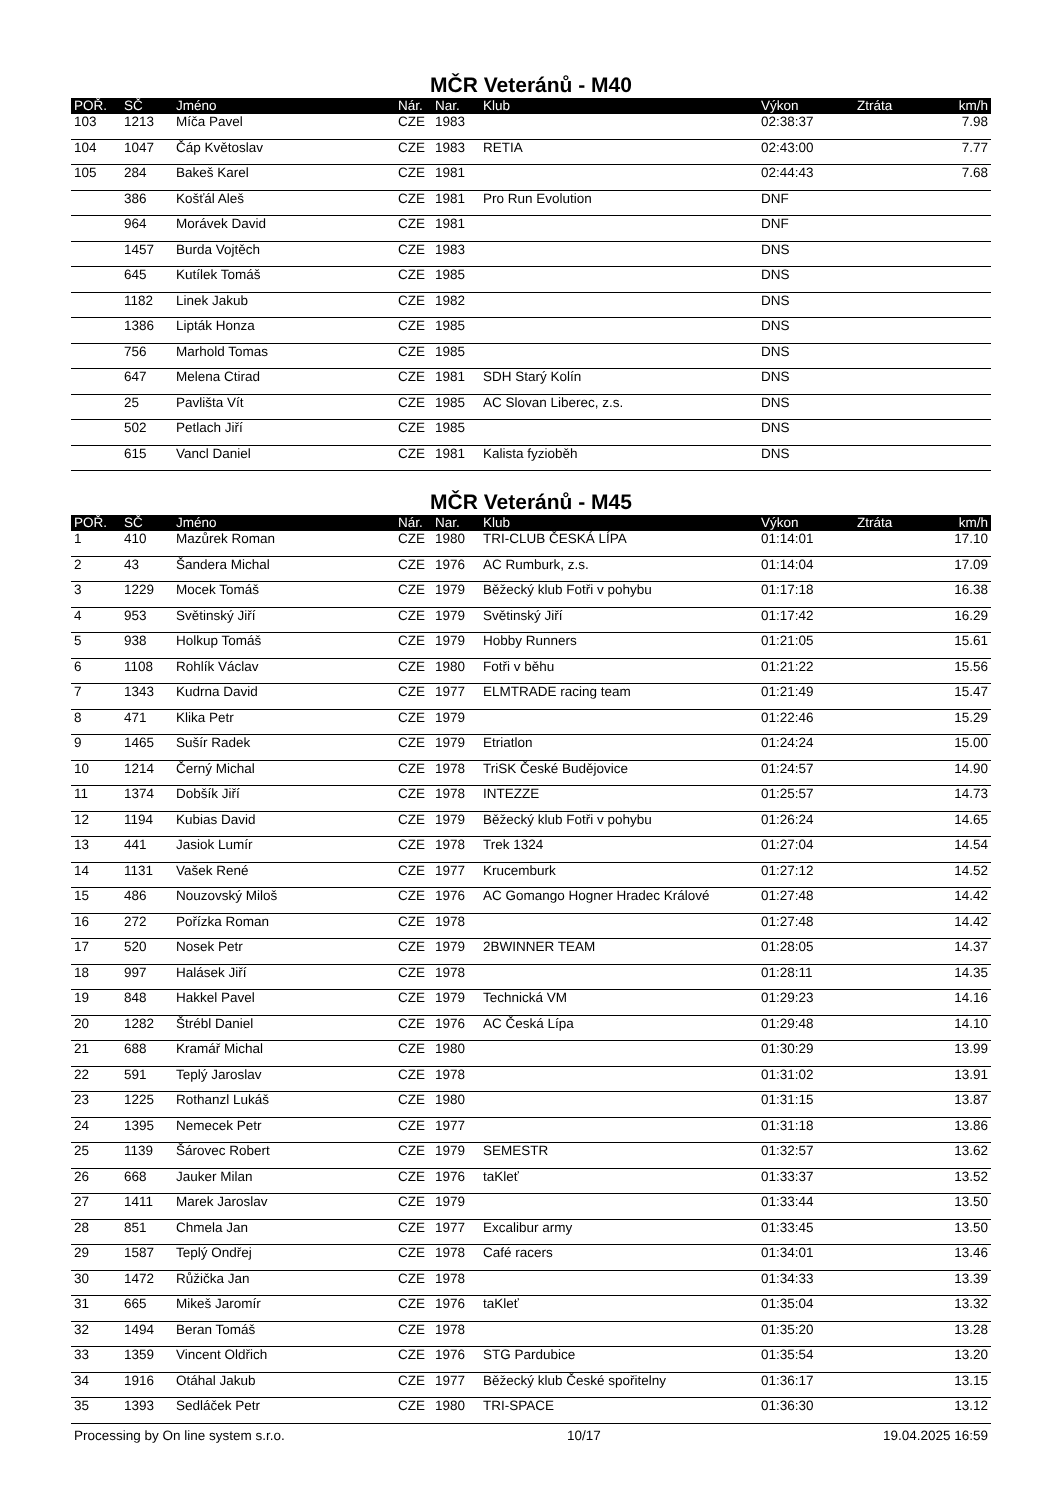MČR Veteránů - M40
| POŘ. | SČ | Jméno | Nár. | Nar. | Klub | Výkon | Ztráta | km/h |
| --- | --- | --- | --- | --- | --- | --- | --- | --- |
| 103 | 1213 | Míča Pavel | CZE | 1983 | | 02:38:37 | | 7.98 |
| 104 | 1047 | Čáp Květoslav | CZE | 1983 | RETIA | 02:43:00 | | 7.77 |
| 105 | 284 | Bakeš Karel | CZE | 1981 | | 02:44:43 | | 7.68 |
| | 386 | Košťál Aleš | CZE | 1981 | Pro Run Evolution | DNF | | |
| | 964 | Morávek David | CZE | 1981 | | DNF | | |
| | 1457 | Burda Vojtěch | CZE | 1983 | | DNS | | |
| | 645 | Kutílek Tomáš | CZE | 1985 | | DNS | | |
| | 1182 | Linek Jakub | CZE | 1982 | | DNS | | |
| | 1386 | Lipták Honza | CZE | 1985 | | DNS | | |
| | 756 | Marhold Tomas | CZE | 1985 | | DNS | | |
| | 647 | Melena Ctirad | CZE | 1981 | SDH Starý Kolín | DNS | | |
| | 25 | Pavlišta Vít | CZE | 1985 | AC Slovan Liberec, z.s. | DNS | | |
| | 502 | Petlach Jiří | CZE | 1985 | | DNS | | |
| | 615 | Vancl Daniel | CZE | 1981 | Kalista fyzioběh | DNS | | |
MČR Veteránů - M45
| POŘ. | SČ | Jméno | Nár. | Nar. | Klub | Výkon | Ztráta | km/h |
| --- | --- | --- | --- | --- | --- | --- | --- | --- |
| 1 | 410 | Mazůrek Roman | CZE | 1980 | TRI-CLUB ČESKÁ LÍPA | 01:14:01 | | 17.10 |
| 2 | 43 | Šandera Michal | CZE | 1976 | AC Rumburk, z.s. | 01:14:04 | | 17.09 |
| 3 | 1229 | Mocek Tomáš | CZE | 1979 | Běžecký klub Fotři v pohybu | 01:17:18 | | 16.38 |
| 4 | 953 | Světinský Jiří | CZE | 1979 | Světinský Jiří | 01:17:42 | | 16.29 |
| 5 | 938 | Holkup Tomáš | CZE | 1979 | Hobby Runners | 01:21:05 | | 15.61 |
| 6 | 1108 | Rohlík Václav | CZE | 1980 | Fotři v běhu | 01:21:22 | | 15.56 |
| 7 | 1343 | Kudrna David | CZE | 1977 | ELMTRADE racing team | 01:21:49 | | 15.47 |
| 8 | 471 | Klika Petr | CZE | 1979 | | 01:22:46 | | 15.29 |
| 9 | 1465 | Sušír Radek | CZE | 1979 | Etriatlon | 01:24:24 | | 15.00 |
| 10 | 1214 | Černý Michal | CZE | 1978 | TriSK České Budějovice | 01:24:57 | | 14.90 |
| 11 | 1374 | Dobšík Jiří | CZE | 1978 | INTEZZE | 01:25:57 | | 14.73 |
| 12 | 1194 | Kubias David | CZE | 1979 | Běžecký klub Fotři v pohybu | 01:26:24 | | 14.65 |
| 13 | 441 | Jasiok Lumír | CZE | 1978 | Trek 1324 | 01:27:04 | | 14.54 |
| 14 | 1131 | Vašek René | CZE | 1977 | Krucemburk | 01:27:12 | | 14.52 |
| 15 | 486 | Nouzovský Miloš | CZE | 1976 | AC Gomango Hogner Hradec Králové | 01:27:48 | | 14.42 |
| 16 | 272 | Pořízka Roman | CZE | 1978 | | 01:27:48 | | 14.42 |
| 17 | 520 | Nosek Petr | CZE | 1979 | 2BWINNER TEAM | 01:28:05 | | 14.37 |
| 18 | 997 | Halásek Jiří | CZE | 1978 | | 01:28:11 | | 14.35 |
| 19 | 848 | Hakkel Pavel | CZE | 1979 | Technická VM | 01:29:23 | | 14.16 |
| 20 | 1282 | Štrébl Daniel | CZE | 1976 | AC Česká Lípa | 01:29:48 | | 14.10 |
| 21 | 688 | Kramář Michal | CZE | 1980 | | 01:30:29 | | 13.99 |
| 22 | 591 | Teplý Jaroslav | CZE | 1978 | | 01:31:02 | | 13.91 |
| 23 | 1225 | Rothanzl Lukáš | CZE | 1980 | | 01:31:15 | | 13.87 |
| 24 | 1395 | Nemecek Petr | CZE | 1977 | | 01:31:18 | | 13.86 |
| 25 | 1139 | Šárovec Robert | CZE | 1979 | SEMESTR | 01:32:57 | | 13.62 |
| 26 | 668 | Jauker Milan | CZE | 1976 | taKleť | 01:33:37 | | 13.52 |
| 27 | 1411 | Marek Jaroslav | CZE | 1979 | | 01:33:44 | | 13.50 |
| 28 | 851 | Chmela Jan | CZE | 1977 | Excalibur army | 01:33:45 | | 13.50 |
| 29 | 1587 | Teplý Ondřej | CZE | 1978 | Café racers | 01:34:01 | | 13.46 |
| 30 | 1472 | Růžička Jan | CZE | 1978 | | 01:34:33 | | 13.39 |
| 31 | 665 | Mikeš Jaromír | CZE | 1976 | taKleť | 01:35:04 | | 13.32 |
| 32 | 1494 | Beran Tomáš | CZE | 1978 | | 01:35:20 | | 13.28 |
| 33 | 1359 | Vincent Oldřich | CZE | 1976 | STG Pardubice | 01:35:54 | | 13.20 |
| 34 | 1916 | Otáhal Jakub | CZE | 1977 | Běžecký klub České spořitelny | 01:36:17 | | 13.15 |
| 35 | 1393 | Sedláček Petr | CZE | 1980 | TRI-SPACE | 01:36:30 | | 13.12 |
Processing by On line system s.r.o. 10/17 19.04.2025 16:59